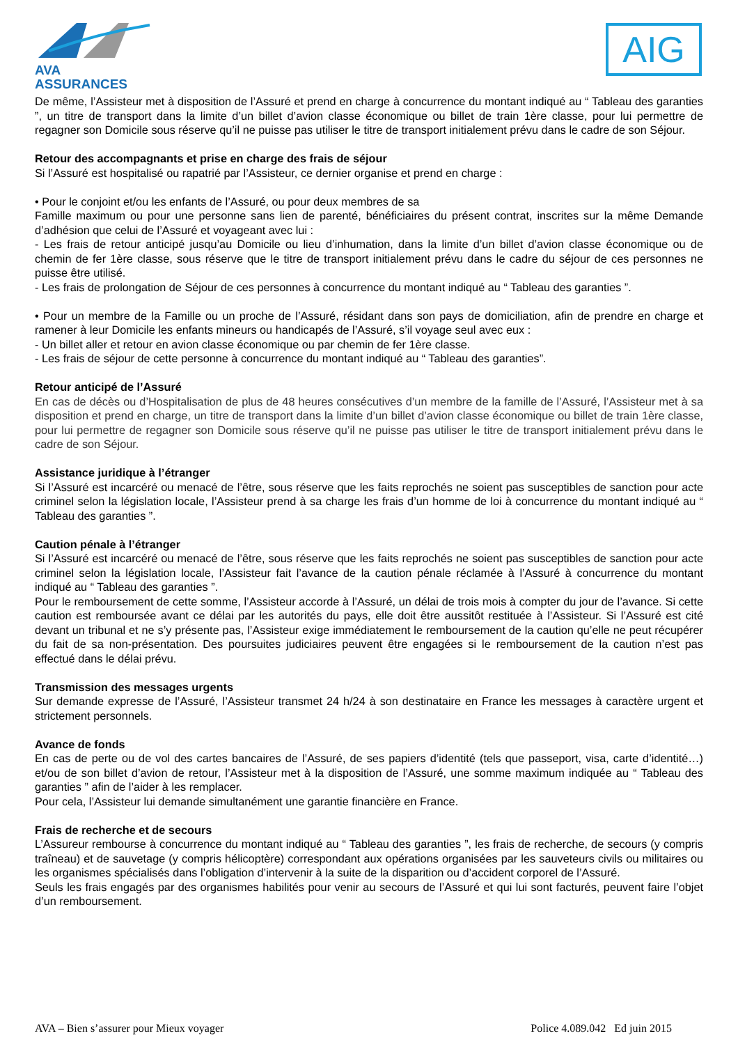AVA ASSURANCES AIG
De même, l’Assisteur met à disposition de l’Assuré et prend en charge à concurrence du montant indiqué au “ Tableau des garanties ”, un titre de transport dans la limite d’un billet d’avion classe économique ou billet de train 1ère classe, pour lui permettre de regagner son Domicile sous réserve qu’il ne puisse pas utiliser le titre de transport initialement prévu dans le cadre de son Séjour.
Retour des accompagnants et prise en charge des frais de séjour
Si l’Assuré est hospitalisé ou rapatrié par l’Assisteur, ce dernier organise et prend en charge :
• Pour le conjoint et/ou les enfants de l’Assuré, ou pour deux membres de sa
Famille maximum ou pour une personne sans lien de parenté, bénéficiaires du présent contrat, inscrites sur la même Demande d’adhésion que celui de l’Assuré et voyageant avec lui :
- Les frais de retour anticipé jusqu’au Domicile ou lieu d’inhumation, dans la limite d’un billet d’avion classe économique ou de chemin de fer 1ère classe, sous réserve que le titre de transport initialement prévu dans le cadre du séjour de ces personnes ne puisse être utilisé.
- Les frais de prolongation de Séjour de ces personnes à concurrence du montant indiqué au “ Tableau des garanties ”.
• Pour un membre de la Famille ou un proche de l’Assuré, résidant dans son pays de domiciliation, afin de prendre en charge et ramener à leur Domicile les enfants mineurs ou handicapés de l’Assuré, s’il voyage seul avec eux :
- Un billet aller et retour en avion classe économique ou par chemin de fer 1ère classe.
- Les frais de séjour de cette personne à concurrence du montant indiqué au “ Tableau des garanties”.
Retour anticipé de l’Assuré
En cas de décès ou d’Hospitalisation de plus de 48 heures consécutives d’un membre de la famille de l’Assuré, l’Assisteur met à sa disposition et prend en charge, un titre de transport dans la limite d’un billet d’avion classe économique ou billet de train 1ère classe, pour lui permettre de regagner son Domicile sous réserve qu’il ne puisse pas utiliser le titre de transport initialement prévu dans le cadre de son Séjour.
Assistance juridique à l’étranger
Si l’Assuré est incarcéré ou menacé de l’être, sous réserve que les faits reprochés ne soient pas susceptibles de sanction pour acte criminel selon la législation locale, l’Assisteur prend à sa charge les frais d’un homme de loi à concurrence du montant indiqué au “ Tableau des garanties ”.
Caution pénale à l’étranger
Si l’Assuré est incarcéré ou menacé de l’être, sous réserve que les faits reprochés ne soient pas susceptibles de sanction pour acte criminel selon la législation locale, l’Assisteur fait l’avance de la caution pénale réclamée à l’Assuré à concurrence du montant indiqué au “ Tableau des garanties ”.
Pour le remboursement de cette somme, l’Assisteur accorde à l’Assuré, un délai de trois mois à compter du jour de l’avance. Si cette caution est remboursée avant ce délai par les autorités du pays, elle doit être aussitôt restituée à l’Assisteur. Si l’Assuré est cité devant un tribunal et ne s’y présente pas, l’Assisteur exige immédiatement le remboursement de la caution qu’elle ne peut récupérer du fait de sa non-présentation. Des poursuites judiciaires peuvent être engagées si le remboursement de la caution n’est pas effectué dans le délai prévu.
Transmission des messages urgents
Sur demande expresse de l’Assuré, l’Assisteur transmet 24 h/24 à son destinataire en France les messages à caractère urgent et strictement personnels.
Avance de fonds
En cas de perte ou de vol des cartes bancaires de l’Assuré, de ses papiers d’identité (tels que passeport, visa, carte d’identité…) et/ou de son billet d’avion de retour, l’Assisteur met à la disposition de l’Assuré, une somme maximum indiquée au “ Tableau des garanties ” afin de l’aider à les remplacer.
Pour cela, l’Assisteur lui demande simultanément une garantie financière en France.
Frais de recherche et de secours
L’Assureur rembourse à concurrence du montant indiqué au “ Tableau des garanties ”, les frais de recherche, de secours (y compris traîneau) et de sauvetage (y compris hélicoptère) correspondant aux opérations organisées par les sauveteurs civils ou militaires ou les organismes spécialisés dans l’obligation d’intervenir à la suite de la disparition ou d’accident corporel de l’Assuré.
Seuls les frais engagés par des organismes habilités pour venir au secours de l’Assuré et qui lui sont facturés, peuvent faire l’objet d’un remboursement.
AVA – Bien s’assurer pour Mieux voyager Police 4.089.042 Ed juin 2015